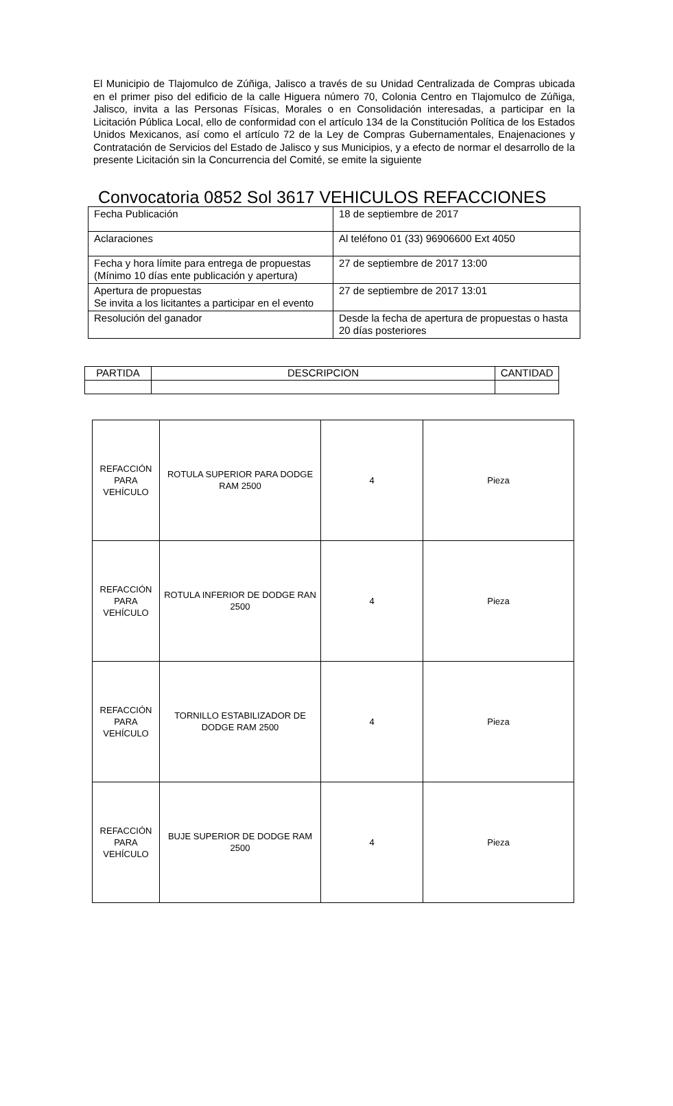El Municipio de Tlajomulco de Zúñiga, Jalisco a través de su Unidad Centralizada de Compras ubicada en el primer piso del edificio de la calle Higuera número 70, Colonia Centro en Tlajomulco de Zúñiga, Jalisco, invita a las Personas Físicas, Morales o en Consolidación interesadas, a participar en la Licitación Pública Local, ello de conformidad con el artículo 134 de la Constitución Política de los Estados Unidos Mexicanos, así como el artículo 72 de la Ley de Compras Gubernamentales, Enajenaciones y Contratación de Servicios del Estado de Jalisco y sus Municipios, y a efecto de normar el desarrollo de la presente Licitación sin la Concurrencia del Comité, se emite la siguiente
Convocatoria 0852 Sol 3617 VEHICULOS REFACCIONES
| Fecha Publicación | 18 de septiembre de 2017 |
| Aclaraciones | Al teléfono 01 (33) 96906600 Ext 4050 |
| Fecha y hora límite para entrega de propuestas (Mínimo 10 días ente publicación y apertura) | 27 de septiembre de 2017 13:00 |
| Apertura de propuestas Se invita a los licitantes a participar en el evento | 27 de septiembre de 2017 13:01 |
| Resolución del ganador | Desde la fecha de apertura de propuestas o hasta 20 días posteriores |
| PARTIDA | DESCRIPCION | CANTIDAD |
| --- | --- | --- |
| REFACCIÓN PARA VEHÍCULO | ROTULA SUPERIOR PARA DODGE RAM 2500 | 4 | Pieza |
| REFACCIÓN PARA VEHÍCULO | ROTULA INFERIOR DE DODGE RAN 2500 | 4 | Pieza |
| REFACCIÓN PARA VEHÍCULO | TORNILLO ESTABILIZADOR DE DODGE RAM 2500 | 4 | Pieza |
| REFACCIÓN PARA VEHÍCULO | BUJE SUPERIOR DE DODGE RAM 2500 | 4 | Pieza |